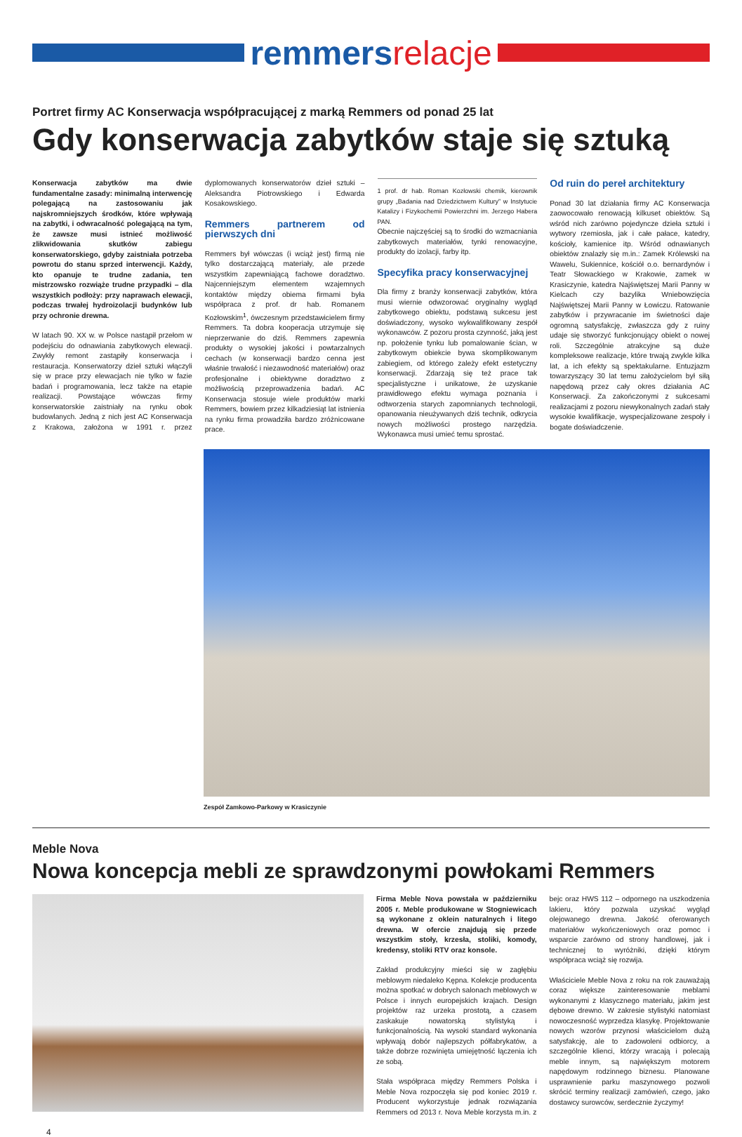remmers relacje
Portret firmy AC Konserwacja współpracującej z marką Remmers od ponad 25 lat
Gdy konserwacja zabytków staje się sztuką
Konserwacja zabytków ma dwie fundamentalne zasady: minimalną interwencję polegającą na zastosowaniu jak najskromniejszych środków, które wpływają na zabytki, i odwracalność polegającą na tym, że zawsze musi istnieć możliwość zlikwidowania skutków zabiegu konserwatorskiego, gdyby zaistniała potrzeba powrotu do stanu sprzed interwencji. Każdy, kto opanuje te trudne zadania, ten mistrzowsko rozwiąże trudne przypadki – dla wszystkich podłoży: przy naprawach elewacji, podczas trwałej hydroizolacji budynków lub przy ochronie drewna.
W latach 90. XX w. w Polsce nastąpił przełom w podejściu do odnawiania zabytkowych elewacji. Zwykły remont zastąpiły konserwacja i restauracja. Konserwatorzy dzieł sztuki włączyli się w prace przy elewacjach nie tylko w fazie badań i programowania, lecz także na etapie realizacji. Powstające wówczas firmy konserwatorskie zaistniały na rynku obok budowlanych. Jedną z nich jest AC Konserwacja z Krakowa, założona w 1991 r. przez dyplomowanych konserwatorów dzieł sztuki – Aleksandra Piotrowskiego i Edwarda Kosakowskiego.
Remmers partnerem od pierwszych dni
Remmers był wówczas (i wciąż jest) firmą nie tylko dostarczającą materiały, ale przede wszystkim zapewniającą fachowe doradztwo. Najcenniejszym elementem wzajemnych kontaktów między obiema firmami była współpraca z prof. dr hab. Romanem Kozłowskim<sup>1</sup>, ówczesnym przedstawicielem firmy Remmers. Ta dobra kooperacja utrzymuje się nieprzerwanie do dziś. Remmers zapewnia produkty o wysokiej jakości i powtarzalnych cechach (w konserwacji bardzo cenna jest właśnie trwałość i niezawodność materiałów) oraz profesjonalne i obiektywne doradztwo z możliwością przeprowadzenia badań. AC Konserwacja stosuje wiele produktów marki Remmers, bowiem przez kilkadziesiąt lat istnienia na rynku firma prowadziła bardzo zróżnicowane prace.
1 prof. dr hab. Roman Kozłowski chemik, kierownik grupy „Badania nad Dziedzictwem Kultury” w Instytucie Katalizy i Fizykochemii Powierzchni im. Jerzego Habera PAN.
Obecnie najczęściej są to środki do wzmacniania zabytkowych materiałów, tynki renowacyjne, produkty do izolacji, farby itp.
Specyfika pracy konserwacyjnej
Dla firmy z branży konserwacji zabytków, która musi wiernie odwzorować oryginalny wygląd zabytkowego obiektu, podstawą sukcesu jest doświadczony, wysoko wykwalifikowany zespół wykonawców. Z pozoru prosta czynność, jaką jest np. położenie tynku lub pomalowanie ścian, w zabytkowym obiekcie bywa skomplikowanym zabiegiem, od którego zależy efekt estetyczny konserwacji. Zdarzają się też prace tak specjalistyczne i unikatowe, że uzyskanie prawidłowego efektu wymaga poznania i odtworzenia starych zapomnianych technologii, opanowania nieużywanych dziś technik, odkrycia nowych możliwości prostego narzędzia. Wykonawca musi umieć temu sprostać.
Od ruin do pereł architektury
Ponad 30 lat działania firmy AC Konserwacja zaowocowało renowacją kilkuset obiektów. Są wśród nich zarówno pojedyncze dzieła sztuki i wytwory rzemiosła, jak i całe pałace, katedry, kościoły, kamienice itp. Wśród odnawianych obiektów znalazły się m.in.: Zamek Królewski na Wawelu, Sukiennice, kościół o.o. bernardynów i Teatr Słowackiego w Krakowie, zamek w Krasiczynie, katedra Najświętszej Marii Panny w Kielcach czy bazylika Wniebowzięcia Najświętszej Marii Panny w Łowiczu. Ratowanie zabytków i przywracanie im świetności daje ogromną satysfakcję, zwłaszcza gdy z ruiny udaje się stworzyć funkcjonujący obiekt o nowej roli. Szczególnie atrakcyjne są duże kompleksowe realizacje, które trwają zwykle kilka lat, a ich efekty są spektakularne. Entuzjazm towarzyszący 30 lat temu założycielom był siłą napędową przez cały okres działania AC Konserwacji. Za zakończonymi z sukcesami realizacjami z pozoru niewykonalnych zadań stały wysokie kwalifikacje, wyspecjalizowane zespoły i bogate doświadczenie.
Zespół Zamkowo-Parkowy w Krasiczynie
Meble Nova
Nowa koncepcja mebli ze sprawdzonymi powłokami Remmers
Firma Meble Nova powstała w październiku 2005 r. Meble produkowane w Stogniewicach są wykonane z oklein naturalnych i litego drewna. W ofercie znajdują się przede wszystkim stoły, krzesła, stoliki, komody, kredensy, stoliki RTV oraz konsole.
Zakład produkcyjny mieści się w zagłębiu meblowym niedaleko Kępna. Kolekcje producenta można spotkać w dobrych salonach meblowych w Polsce i innych europejskich krajach. Design projektów raz urzeka prostotą, a czasem zaskakuje nowatorską stylistyką i funkcjonalnością. Na wysoki standard wykonania wpływają dobór najlepszych półfabrykatów, a także dobrze rozwinięta umiejętność łączenia ich ze sobą.
Stała współpraca między Remmers Polska i Meble Nova rozpoczęła się pod koniec 2019 r. Producent wykorzystuje jednak rozwiązania Remmers od 2013 r. Nova Meble korzysta m.in. z bejc oraz HWS 112 – odpornego na uszkodzenia lakieru, który pozwala uzyskać wygląd olejowanego drewna. Jakość oferowanych materiałów wykończeniowych oraz pomoc i wsparcie zarówno od strony handlowej, jak i technicznej to wyróżniki, dzięki którym współpraca wciąż się rozwija.
Właściciele Meble Nova z roku na rok zauważają coraz większe zainteresowanie meblami wykonanymi z klasycznego materiału, jakim jest dębowe drewno. W zakresie stylistyki natomiast nowoczesność wyprzedza klasykę. Projektowanie nowych wzorów przynosi właścicielom dużą satysfakcję, ale to zadowoleni odbiorcy, a szczególnie klienci, którzy wracają i polecają meble innym, są największym motorem napędowym rodzinnego biznesu. Planowane usprawnienie parku maszynowego pozwoli skrócić terminy realizacji zamówień, czego, jako dostawcy surowców, serdecznie życzymy!
4